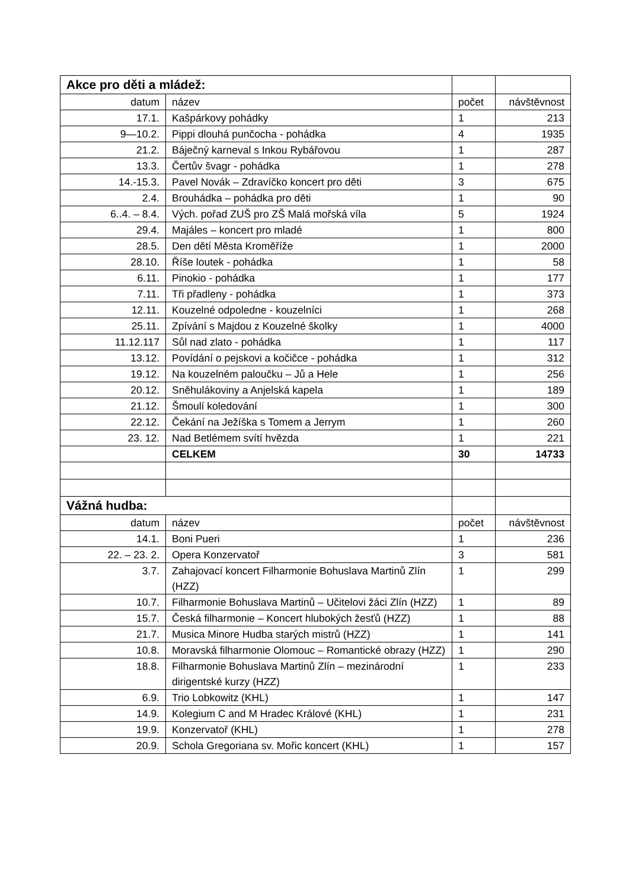| Akce pro děti a mládež: | | | |
| datum | název | počet | návštěvnost |
| 17.1. | Kašpárkovy pohádky | 1 | 213 |
| 9—10.2. | Pippi dlouhá punčocha - pohádka | 4 | 1935 |
| 21.2. | Báječný karneval s Inkou Rybářovou | 1 | 287 |
| 13.3. | Čertův švagr - pohádka | 1 | 278 |
| 14.-15.3. | Pavel Novák – Zdravíčko koncert pro děti | 3 | 675 |
| 2.4. | Brouhádka – pohádka pro děti | 1 | 90 |
| 6..4. – 8.4. | Vých. pořad ZUŠ pro ZŠ Malá mořská víla | 5 | 1924 |
| 29.4. | Majáles – koncert pro mladé | 1 | 800 |
| 28.5. | Den dětí Města Kroměříže | 1 | 2000 |
| 28.10. | Říše loutek - pohádka | 1 | 58 |
| 6.11. | Pinokio - pohádka | 1 | 177 |
| 7.11. | Tři přadleny - pohádka | 1 | 373 |
| 12.11. | Kouzelné odpoledne - kouzelníci | 1 | 268 |
| 25.11. | Zpívání s Majdou z Kouzelné školky | 1 | 4000 |
| 11.12.117 | Sůl nad zlato - pohádka | 1 | 117 |
| 13.12. | Povídání o pejskovi a kočičce - pohádka | 1 | 312 |
| 19.12. | Na kouzelném paloučku – Jů a Hele | 1 | 256 |
| 20.12. | Sněhulákoviny a Anjelská kapela | 1 | 189 |
| 21.12. | Šmoulí koledování | 1 | 300 |
| 22.12. | Čekání na Ježíška s Tomem a Jerrym | 1 | 260 |
| 23. 12. | Nad Betlémem svítí hvězda | 1 | 221 |
| | CELKEM | 30 | 14733 |
| Vážná hudba: | | | |
| datum | název | počet | návštěvnost |
| 14.1. | Boni Pueri | 1 | 236 |
| 22. – 23. 2. | Opera Konzervatoř | 3 | 581 |
| 3.7. | Zahajovací koncert Filharmonie Bohuslava Martinů Zlín (HZZ) | 1 | 299 |
| 10.7. | Filharmonie Bohuslava Martinů – Učitelovi žáci Zlín (HZZ) | 1 | 89 |
| 15.7. | Česká filharmonie – Koncert hlubokých žesťů (HZZ) | 1 | 88 |
| 21.7. | Musica Minore Hudba starých mistrů (HZZ) | 1 | 141 |
| 10.8. | Moravská filharmonie Olomouc – Romantické obrazy (HZZ) | 1 | 290 |
| 18.8. | Filharmonie Bohuslava Martinů Zlín – mezinárodní dirigentské kurzy (HZZ) | 1 | 233 |
| 6.9. | Trio Lobkowitz (KHL) | 1 | 147 |
| 14.9. | Kolegium C and M Hradec Králové (KHL) | 1 | 231 |
| 19.9. | Konzervatoř (KHL) | 1 | 278 |
| 20.9. | Schola Gregoriana sv. Mořic koncert (KHL) | 1 | 157 |